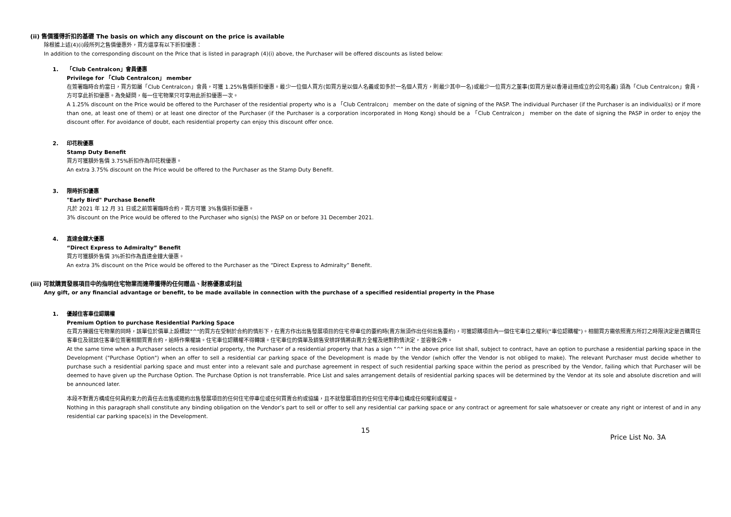(ii) 售價獲得折扣的基礎 The basis on which any discount on the price is available
除根據上述(4)(i)段所列之售價優惠外，買方還享有以下折扣優惠：
In addition to the corresponding discount on the Price that is listed in paragraph (4)(i) above, the Purchaser will be offered discounts as listed below:
1. 「Club Centralcon」會員優惠
Privilege for 「Club Centralcon」 member
在簽署臨時合約當日，買方如屬「Club Centralcon」會員，可獲 1.25%售價折扣優惠。最少一位個人買方(如買方是以個人名義或如多於一名個人買方，則最少其中一名)或最少一位買方之董事(如買方是以香港註冊成立的公司名義) 須為「Club Centralcon」會員，方可享此折扣優惠。為免疑問，每一住宅物業只可享用此折扣優惠一次。
A 1.25% discount on the Price would be offered to the Purchaser of the residential property who is a 「Club Centralcon」 member on the date of signing of the PASP. The individual Purchaser (if the Purchaser is an individual(s) or if more than one, at least one of them) or at least one director of the Purchaser (if the Purchaser is a corporation incorporated in Hong Kong) should be a 「Club Centralcon」 member on the date of signing the PASP in order to enjoy the discount offer. For avoidance of doubt, each residential property can enjoy this discount offer once.
2. 印花稅優惠
Stamp Duty Benefit
買方可獲額外售價 3.75%折扣作為印花稅優惠。
An extra 3.75% discount on the Price would be offered to the Purchaser as the Stamp Duty Benefit.
3. 限時折扣優惠
"Early Bird" Purchase Benefit
凡於 2021 年 12 月 31 日或之前簽署臨時合約，買方可獲 3%售價折扣優惠。
3% discount on the Price would be offered to the Purchaser who sign(s) the PASP on or before 31 December 2021.
4. 直達金鐘大優惠
“Direct Express to Admiralty” Benefit
買方可獲額外售價 3%折扣作為直達金鐘大優惠。
An extra 3% discount on the Price would be offered to the Purchaser as the “Direct Express to Admiralty” Benefit.
(iii) 可就購買發展項目中的指明住宅物業而連帶獲得的任何贈品、財務優惠或利益
Any gift, or any financial advantage or benefit, to be made available in connection with the purchase of a specified residential property in the Phase
1. 優越住客車位認購權
Premium Option to purchase Residential Parking Space
在買方揀選住宅物業的同時，該單位於價單上設標誌"^"的買方在受制於合約的情形下，在賣方作出出售發展項目的住宅停車位的要約時(賣方無須作出任何出售要約)，可獲認購項目內一個住宅車位之權利("車位認購權")。相關買方需依照賣方所訂之時限決定是否購買住客車位及就該住客車位簽署相關買賣合約，逾時作棄權論。住宅車位認購權不得轉讓。住宅車位的價單及銷售安排詳情將由賣方全權及絕對酌情決定，並容後公佈。
At the same time when a Purchaser selects a residential property, the Purchaser of a residential property that has a sign "^" in the above price list shall, subject to contract, have an option to purchase a residential parking space in the Development ("Purchase Option") when an offer to sell a residential car parking space of the Development is made by the Vendor (which offer the Vendor is not obliged to make). The relevant Purchaser must decide whether to purchase such a residential parking space and must enter into a relevant sale and purchase agreement in respect of such residential parking space within the period as prescribed by the Vendor, failing which that Purchaser will be deemed to have given up the Purchase Option. The Purchase Option is not transferrable. Price List and sales arrangement details of residential parking spaces will be determined by the Vendor at its sole and absolute discretion and will be announced later.
本段不對賣方構成任何具約束力的責任去出售或邀約出售發展項目的任何住宅停車位或任何買賣合約或協議，且不就發展項目的任何住宅停車位構成任何權利或權益。
Nothing in this paragraph shall constitute any binding obligation on the Vendor’s part to sell or offer to sell any residential car parking space or any contract or agreement for sale whatsoever or create any right or interest of and in any residential car parking space(s) in the Development.
15
Price List No. 3A